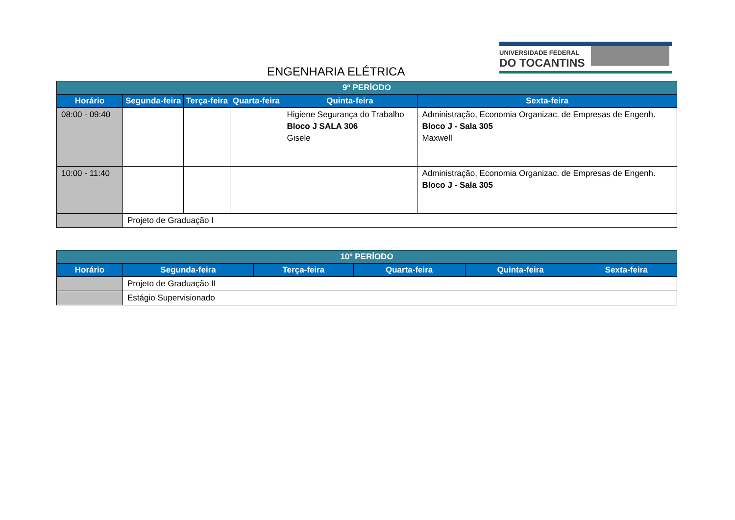ENGENHARIA ELÉTRICA
UNIVERSIDADE FEDERAL
DO TOCANTINS
| 9º PERÍODO | | | | | |
| Horário | Segunda-feira | Terça-feira | Quarta-feira | Quinta-feira | Sexta-feira |
| 08:00 - 09:40 | | | | Higiene Segurança do Trabalho Bloco J SALA 306 Gisele | Administração, Economia Organizac. de Empresas de Engenh. Bloco J - Sala 305 Maxwell |
| 10:00 - 11:40 | | | | | Administração, Economia Organizac. de Empresas de Engenh. Bloco J - Sala 305 |
| | Projeto de Graduação I | | | | |
| 10º PERÍODO | | | | | |
| Horário | Segunda-feira | Terça-feira | Quarta-feira | Quinta-feira | Sexta-feira |
| | Projeto de Graduação II | | | | |
| | Estágio Supervisionado | | | | |